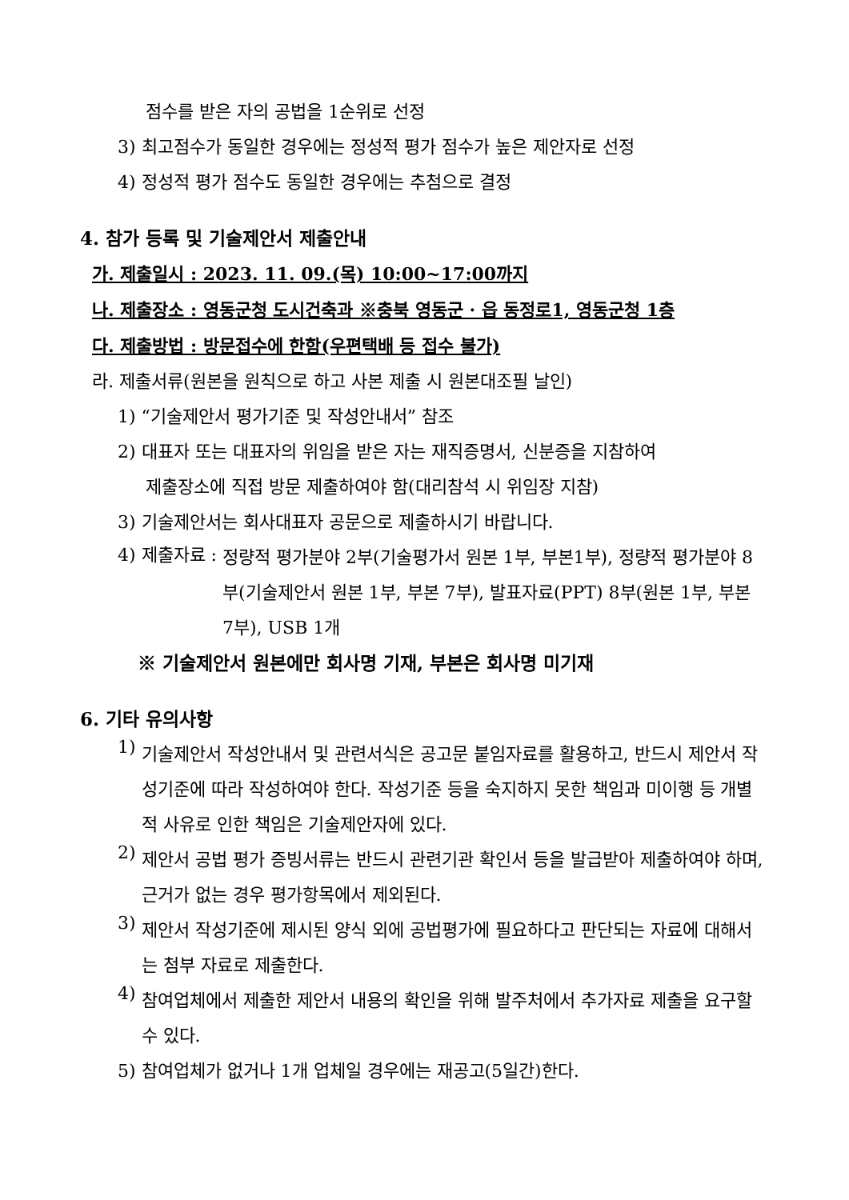점수를 받은 자의 공법을 1순위로 선정
3) 최고점수가 동일한 경우에는 정성적 평가 점수가 높은 제안자로 선정
4) 정성적 평가 점수도 동일한 경우에는 추첨으로 결정
4. 참가 등록 및 기술제안서 제출안내
가. 제출일시 : 2023. 11. 09.(목) 10:00~17:00까지
나. 제출장소 : 영동군청 도시건축과 ※충북 영동군 · 읍 동정로1, 영동군청 1층
다. 제출방법 : 방문접수에 한함(우편택배 등 접수 불가)
라. 제출서류(원본을 원칙으로 하고 사본 제출 시 원본대조필 날인)
1) “기술제안서 평가기준 및 작성안내서” 참조
2) 대표자 또는 대표자의 위임을 받은 자는 재직증명서, 신분증을 지참하여
제출장소에 직접 방문 제출하여야 함(대리참석 시 위임장 지참)
3) 기술제안서는 회사대표자 공문으로 제출하시기 바랍니다.
4) 제출자료 :
정량적 평가분야 2부(기술평가서 원본 1부, 부본1부), 정량적 평가분야 8부(기술제안서 원본 1부, 부본 7부), 발표자료(PPT) 8부(원본 1부, 부본 7부), USB 1개
※ 기술제안서 원본에만 회사명 기재, 부본은 회사명 미기재
6. 기타 유의사항
1)
기술제안서 작성안내서 및 관련서식은 공고문 붙임자료를 활용하고, 반드시 제안서 작성기준에 따라 작성하여야 한다. 작성기준 등을 숙지하지 못한 책임과 미이행 등 개별적 사유로 인한 책임은 기술제안자에 있다.
2)
제안서 공법 평가 증빙서류는 반드시 관련기관 확인서 등을 발급받아 제출하여야 하며, 근거가 없는 경우 평가항목에서 제외된다.
3)
제안서 작성기준에 제시된 양식 외에 공법평가에 필요하다고 판단되는 자료에 대해서는 첨부 자료로 제출한다.
4)
참여업체에서 제출한 제안서 내용의 확인을 위해 발주처에서 추가자료 제출을 요구할 수 있다.
5) 참여업체가 없거나 1개 업체일 경우에는 재공고(5일간)한다.